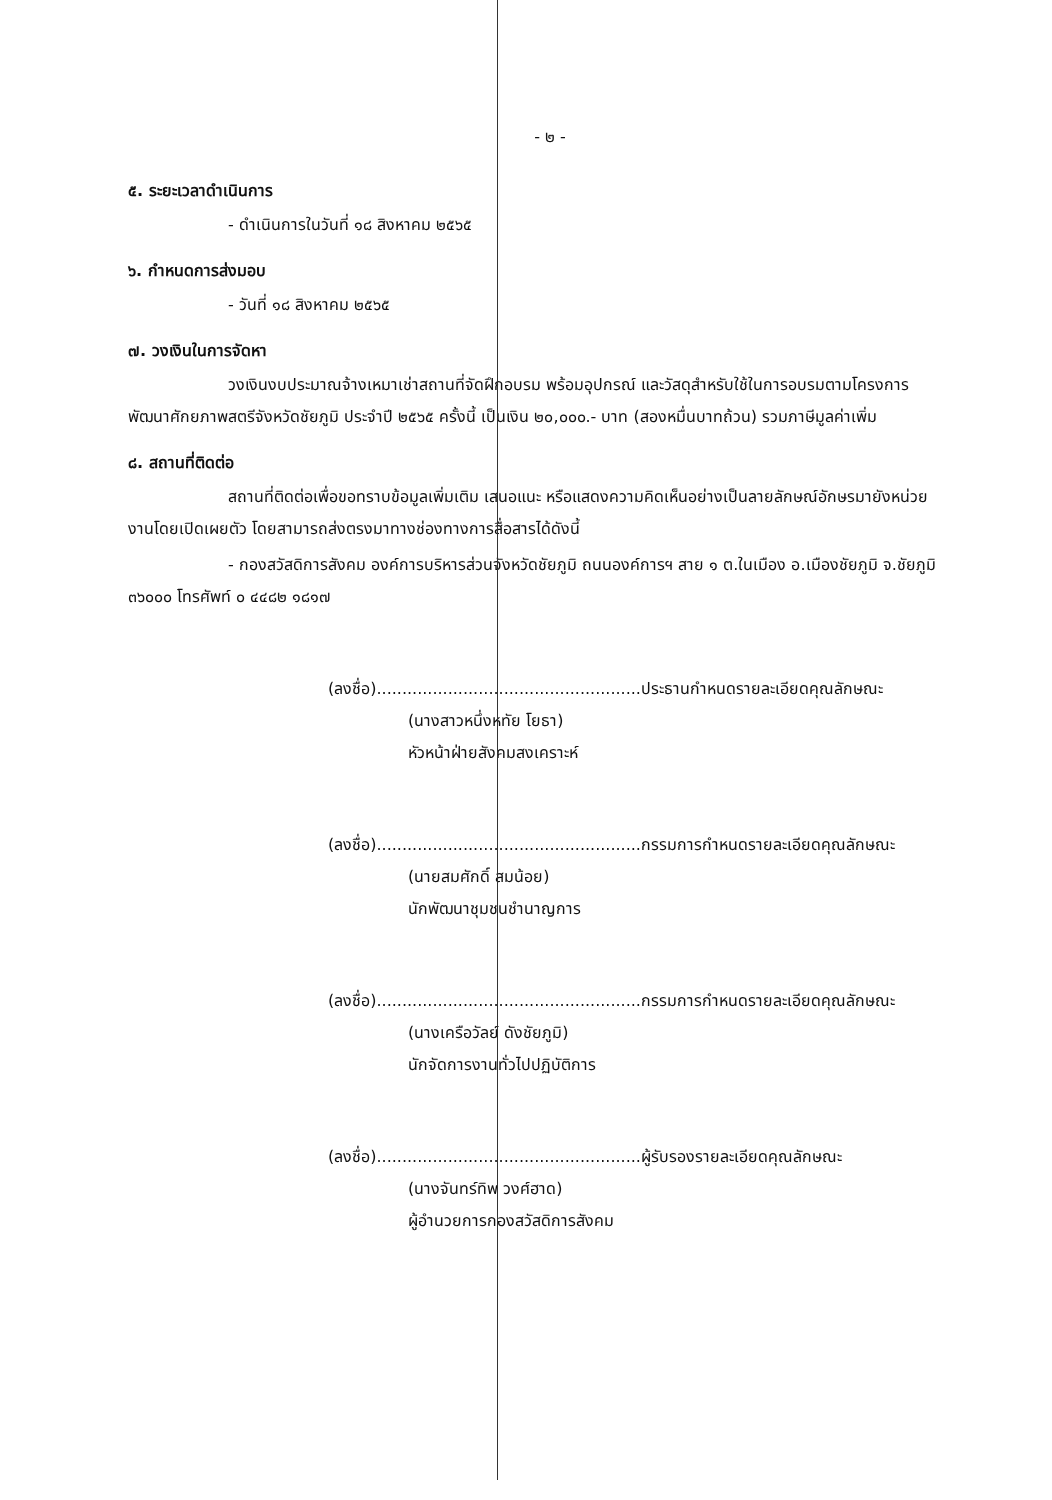- ๒ -
๕. ระยะเวลาดำเนินการ
- ดำเนินการในวันที่ ๑๘ สิงหาคม ๒๕๖๕
๖. กำหนดการส่งมอบ
- วันที่ ๑๘ สิงหาคม ๒๕๖๕
๗. วงเงินในการจัดหา
วงเงินงบประมาณจ้างเหมาเช่าสถานที่จัดฝึกอบรม พร้อมอุปกรณ์ และวัสดุสำหรับใช้ในการอบรมตามโครงการพัฒนาศักยภาพสตรีจังหวัดชัยภูมิ ประจำปี ๒๕๖๕ ครั้งนี้ เป็นเงิน ๒๐,๐๐๐.- บาท (สองหมื่นบาทถ้วน) รวมภาษีมูลค่าเพิ่ม
๘. สถานที่ติดต่อ
สถานที่ติดต่อเพื่อขอทราบข้อมูลเพิ่มเติม เสนอแนะ หรือแสดงความคิดเห็นอย่างเป็นลายลักษณ์อักษรมายังหน่วยงานโดยเปิดเผยตัว โดยสามารถส่งตรงมาทางช่องทางการสื่อสารได้ดังนี้
- กองสวัสดิการสังคม องค์การบริหารส่วนจังหวัดชัยภูมิ ถนนองค์การฯ สาย ๑ ต.ในเมือง อ.เมืองชัยภูมิ จ.ชัยภูมิ ๓๖๐๐๐ โทรศัพท์ ๐ ๔๔๘๒ ๑๘๑๗
(ลงชื่อ)....................................................ประธานกำหนดรายละเอียดคุณลักษณะ
(นางสาวหนึ่งหทัย โยธา)
หัวหน้าฝ่ายสังคมสงเคราะห์
(ลงชื่อ)....................................................กรรมการกำหนดรายละเอียดคุณลักษณะ
(นายสมศักดิ์ สมน้อย)
นักพัฒนาชุมชนชำนาญการ
(ลงชื่อ)....................................................กรรมการกำหนดรายละเอียดคุณลักษณะ
(นางเครือวัลย์ ดังชัยภูมิ)
นักจัดการงานทั่วไปปฏิบัติการ
(ลงชื่อ)....................................................ผู้รับรองรายละเอียดคุณลักษณะ
(นางจันทร์ทิพ วงศ์ฮาด)
ผู้อำนวยการกองสวัสดิการสังคม